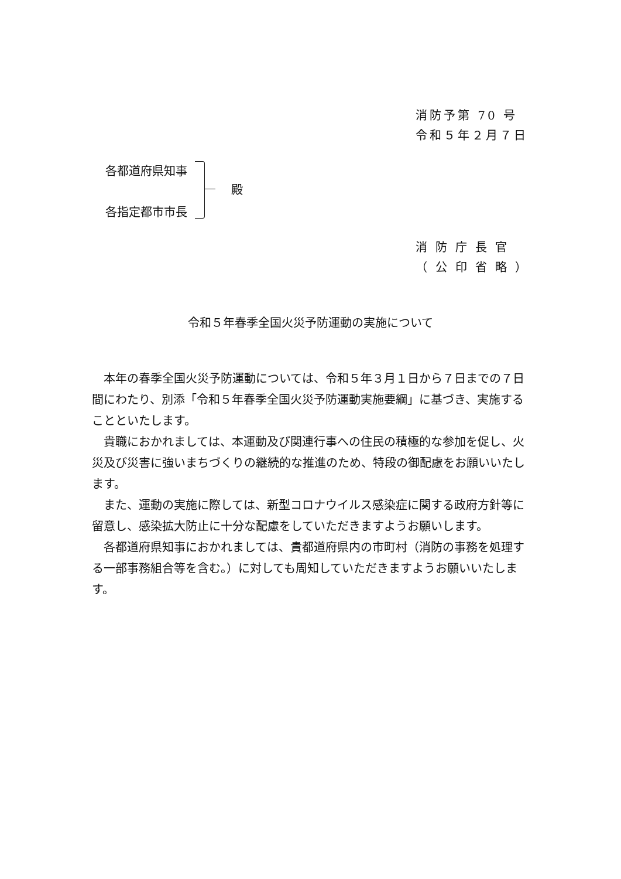消防予第 70 号
令和５年２月７日
各都道府県知事
各指定都市市長
殿
消防庁長官
（公印省略）
令和５年春季全国火災予防運動の実施について
本年の春季全国火災予防運動については、令和５年３月１日から７日までの７日間にわたり、別添「令和５年春季全国火災予防運動実施要綱」に基づき、実施することといたします。
貴職におかれましては、本運動及び関連行事への住民の積極的な参加を促し、火災及び災害に強いまちづくりの継続的な推進のため、特段の御配慮をお願いいたします。
また、運動の実施に際しては、新型コロナウイルス感染症に関する政府方針等に留意し、感染拡大防止に十分な配慮をしていただきますようお願いします。
各都道府県知事におかれましては、貴都道府県内の市町村（消防の事務を処理する一部事務組合等を含む。）に対しても周知していただきますようお願いいたします。